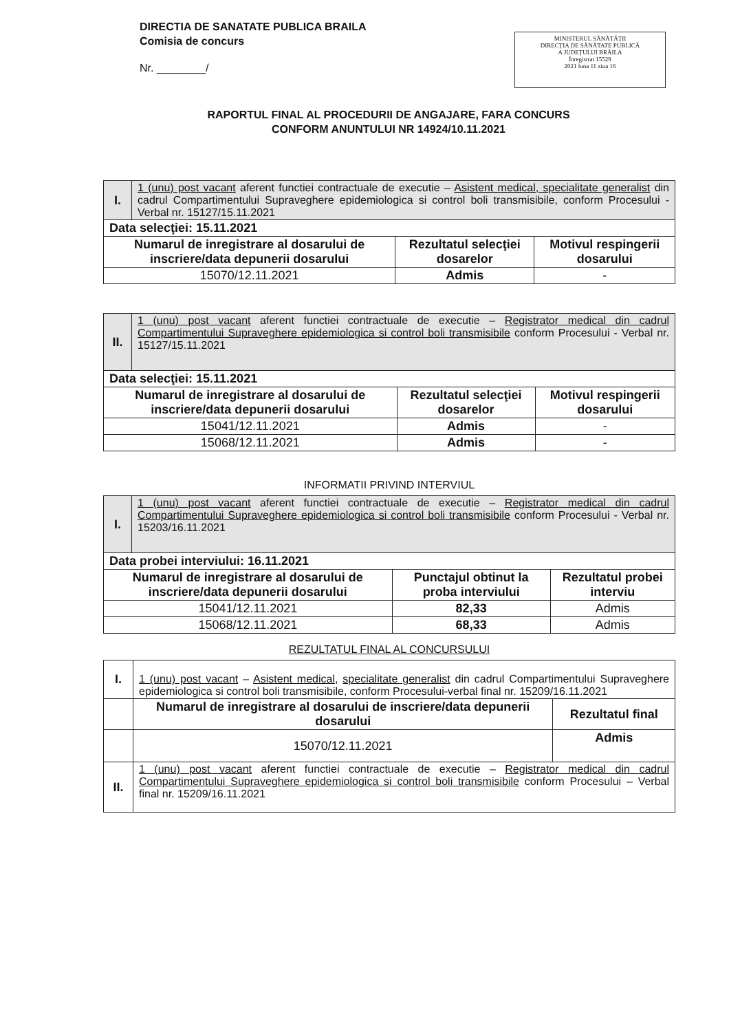DIRECTIA DE SANATATE PUBLICA BRAILA
Comisia de concurs
Nr. ________/
MINISTERUL SĂNĂTĂȚII
DIRECȚIA DE SĂNĂTATE PUBLICĂ
A JUDEȚULUI BRĂILA
Înregistrat 15529
2021 luna 11 ziua 16
RAPORTUL FINAL AL PROCEDURII DE ANGAJARE, FARA CONCURS
CONFORM ANUNTULUI NR 14924/10.11.2021
| I. | 1 (unu) post vacant aferent functiei contractuale de executie – Asistent medical, specialitate generalist din cadrul Compartimentului Supraveghere epidemiologica si control boli transmisibile, conform Procesului - Verbal nr. 15127/15.11.2021 | | |
| Data selecţiei: 15.11.2021 | | | |
| Numarul de inregistrare al dosarului de inscriere/data depunerii dosarului | | Rezultatul selecţiei dosarelor | Motivul respingerii dosarului |
| 15070/12.11.2021 | | Admis | - |
| II. | 1 (unu) post vacant aferent functiei contractuale de executie – Registrator medical din cadrul Compartimentului Supraveghere epidemiologica si control boli transmisibile conform Procesului - Verbal nr. 15127/15.11.2021 | | |
| Data selecţiei: 15.11.2021 | | | |
| Numarul de inregistrare al dosarului de inscriere/data depunerii dosarului | | Rezultatul selecţiei dosarelor | Motivul respingerii dosarului |
| 15041/12.11.2021 | | Admis | - |
| 15068/12.11.2021 | | Admis | - |
INFORMATII PRIVIND INTERVIUL
| I. | 1 (unu) post vacant aferent functiei contractuale de executie – Registrator medical din cadrul Compartimentului Supraveghere epidemiologica si control boli transmisibile conform Procesului - Verbal nr. 15203/16.11.2021 | | |
| Data probei interviului: 16.11.2021 | | | |
| Numarul de inregistrare al dosarului de inscriere/data depunerii dosarului | | Punctajul obtinut la proba interviului | Rezultatul probei interviu |
| 15041/12.11.2021 | | 82,33 | Admis |
| 15068/12.11.2021 | | 68,33 | Admis |
REZULTATUL FINAL AL CONCURSULUI
| I. | 1 (unu) post vacant – Asistent medical , specialitate generalist din cadrul Compartimentului Supraveghere epidemiologica si control boli transmisibile, conform Procesului-verbal final nr. 15209/16.11.2021 | |
| | Numarul de inregistrare al dosarului de inscriere/data depunerii dosarului | Rezultatul final |
| | 15070/12.11.2021 | Admis |
| II. | 1 (unu) post vacant aferent functiei contractuale de executie – Registrator medical din cadrul Compartimentului Supraveghere epidemiologica si control boli transmisibile conform Procesului – Verbal final nr. 15209/16.11.2021 | |